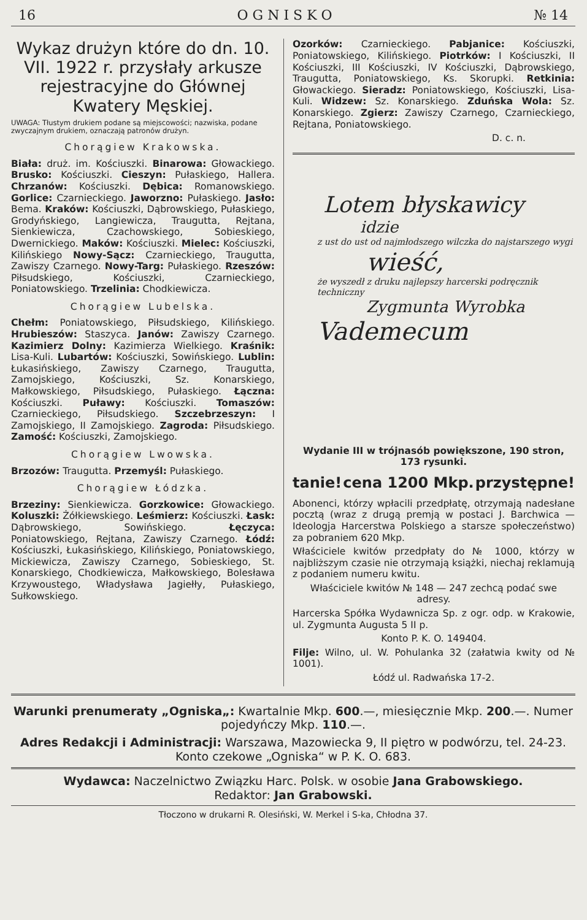16 O G N I S K O № 14
Wykaz drużyn które do dn. 10. VII. 1922 r. przysłały arkusze rejestracyjne do Głównej Kwatery Męskiej.
UWAGA: Tłustym drukiem podane są miejscowości; nazwiska, podane zwyczajnym drukiem, oznaczają patronów drużyn.
Chorągiew Krakowska.
Biała: druż. im. Kościuszki. Binarowa: Głowackiego. Brusko: Kościuszki. Cieszyn: Pułaskiego, Hallera. Chrzanów: Kościuszki. Dębica: Romanowskiego. Gorlice: Czarnieckiego. Jaworzno: Pułaskiego. Jasło: Bema. Kraków: Kościuszki, Dąbrowskiego, Pułaskiego, Grodyńskiego, Langiewicza, Traugutta, Rejtana, Sienkiewicza, Czachowskiego, Sobieskiego, Dwernickiego. Maków: Kościuszki. Mielec: Kościuszki, Kilińskiego Nowy-Sącz: Czarnieckiego, Traugutta, Zawiszy Czarnego. Nowy-Targ: Pułaskiego. Rzeszów: Piłsudskiego, Kościuszki, Czarnieckiego, Poniatowskiego. Trzelinia: Chodkiewicza.
Chorągiew Lubelska.
Chełm: Poniatowskiego, Piłsudskiego, Kilińskiego. Hrubieszów: Staszyca. Janów: Zawiszy Czarnego. Kazimierz Dolny: Kazimierza Wielkiego. Kraśnik: Lisa-Kuli. Lubartów: Kościuszki, Sowińskiego. Lublin: Łukasińskiego, Zawiszy Czarnego, Traugutta, Zamojskiego, Kościuszki, Sz. Konarskiego, Małkowskiego, Piłsudskiego, Pułaskiego. Łączna: Kościuszki. Puławy: Kościuszki. Tomaszów: Czarnieckiego, Piłsudskiego. Szczebrzeszyn: I Zamojskiego, II Zamojskiego. Zagroda: Piłsudskiego. Zamość: Kościuszki, Zamojskiego.
Chorągiew Lwowska.
Brzozów: Traugutta. Przemyśl: Pułaskiego.
Chorągiew Łódzka.
Brzeziny: Sienkiewicza. Gorzkowice: Głowackiego. Koluszki: Żółkiewskiego. Leśmierz: Kościuszki. Łask: Dąbrowskiego, Sowińskiego. Łęczyca: Poniatowskiego, Rejtana, Zawiszy Czarnego. Łódź: Kościuszki, Łukasińskiego, Kilińskiego, Poniatowskiego, Mickiewicza, Zawiszy Czarnego, Sobieskiego, St. Konarskiego, Chodkiewicza, Małkowskiego, Bolesława Krzywoustego, Władysława Jagiełły, Pułaskiego, Sułkowskiego.
Ozorków: Czarnieckiego. Pabjanice: Kościuszki, Poniatowskiego, Kilińskiego. Piotrków: I Kościuszki, II Kościuszki, III Kościuszki, IV Kościuszki, Dąbrowskiego, Traugutta, Poniatowskiego, Ks. Skorupki. Retkinia: Głowackiego. Sieradz: Poniatowskiego, Kościuszki, Lisa-Kuli. Widzew: Sz. Konarskiego. Zduńska Wola: Sz. Konarskiego. Zgierz: Zawiszy Czarnego, Czarnieckiego, Rejtana, Poniatowskiego.
D. c. n.
Lotem błyskawicy
idzie
z ust do ust od najmłodszego wilczka do najstarszego wygi
wieść,
że wyszedł z druku najlepszy harcerski podręcznik techniczny
Zygmunta Wyrobka
Vademecum
Wydanie III w trójnasób powiększone, 190 stron, 173 rysunki.
tanie! cena 1200 Mkp. przystępne!
Abonenci, którzy wpłacili przedpłatę, otrzymają nadesłane pocztą (wraz z drugą premją w postaci J. Barchwica — Ideologja Harcerstwa Polskiego a starsze społeczeństwo) za pobraniem 620 Mkp.
Właściciele kwitów przedpłaty do № 1000, którzy w najbliższym czasie nie otrzymają książki, niechaj reklamują z podaniem numeru kwitu.
Właściciele kwitów № 148 — 247 zechcą podać swe adresy.
Harcerska Spółka Wydawnicza Sp. z ogr. odp. w Krakowie, ul. Zygmunta Augusta 5 II p.
Konto P. K. O. 149404.
Filje: Wilno, ul. W. Pohulanka 32 (załatwia kwity od № 1001).
Łódź ul. Radwańska 17-2.
Warunki prenumeraty „Ogniska„: Kwartalnie Mkp. 600.—, miesięcznie Mkp. 200.—. Numer pojedyńczy Mkp. 110.—.
Adres Redakcji i Administracji: Warszawa, Mazowiecka 9, II piętro w podwórzu, tel. 24-23. Konto czekowe „Ogniska“ w P. K. O. 683.
Wydawca: Naczelnictwo Związku Harc. Polsk. w osobie Jana Grabowskiego.
Redaktor: Jan Grabowski.
Tłoczono w drukarni R. Olesiński, W. Merkel i S-ka, Chłodna 37.